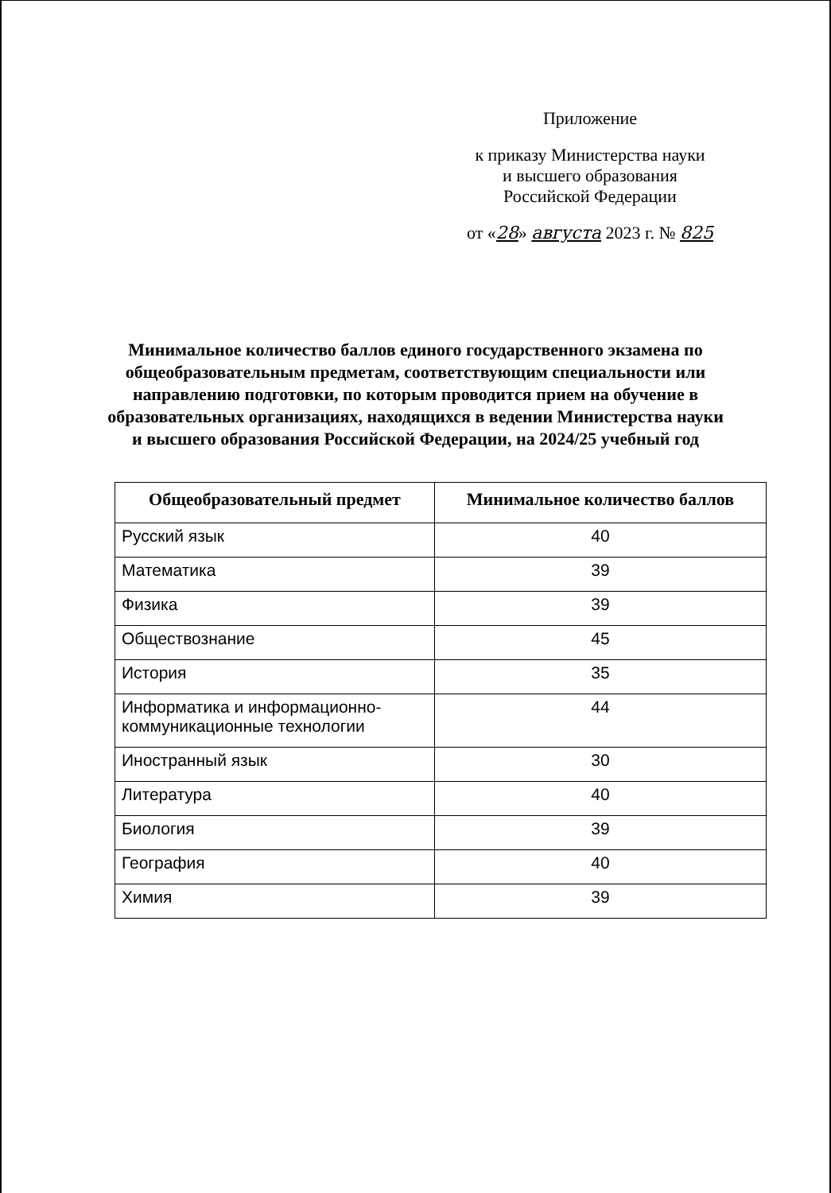Приложение
к приказу Министерства науки
и высшего образования
Российской Федерации
от «28» августа 2023 г. № 825
Минимальное количество баллов единого государственного экзамена по общеобразовательным предметам, соответствующим специальности или направлению подготовки, по которым проводится прием на обучение в образовательных организациях, находящихся в ведении Министерства науки и высшего образования Российской Федерации, на 2024/25 учебный год
| Общеобразовательный предмет | Минимальное количество баллов |
| --- | --- |
| Русский язык | 40 |
| Математика | 39 |
| Физика | 39 |
| Обществознание | 45 |
| История | 35 |
| Информатика и информационно-коммуникационные технологии | 44 |
| Иностранный язык | 30 |
| Литература | 40 |
| Биология | 39 |
| География | 40 |
| Химия | 39 |